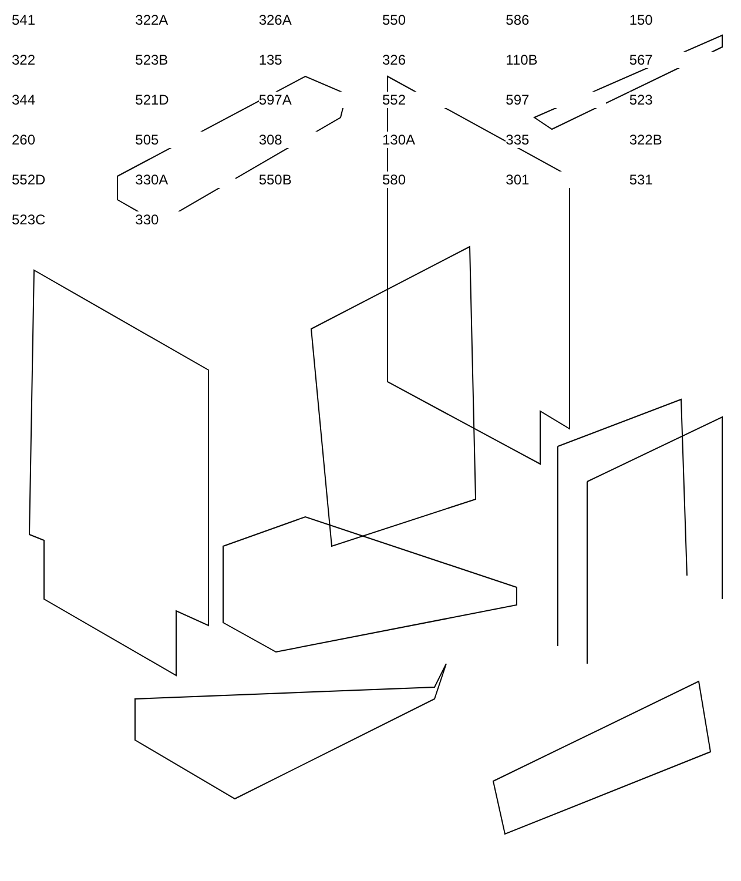541 322A 326A 550 586 150 322 523B 135 326 110B 567 344 521D 597A 552 597 523 260 505 308 130A 335 322B 552D 330A 550B 580 301 531 523C 330